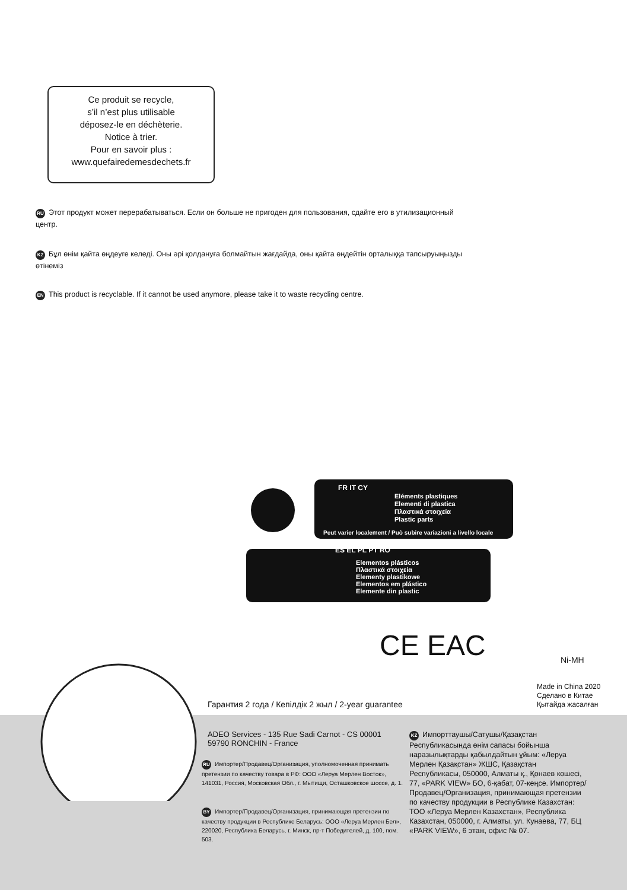Ce produit se recycle,
s’il n’est plus utilisable
déposez-le en déchèterie.
Notice à trier.
Pour en savoir plus :
www.quefairedemesdechets.fr
RU Этот продукт может перерабатываться. Если он больше не пригоден для пользования, сдайте его в утилизационный центр.
KZ Бұл өнім қайта өңдеуге келеді. Оны әрі қолдануға болмайтын жағдайда, оны қайта өңдейтін орталыққа тапсыруыңызды өтінеміз
EN This product is recyclable. If it cannot be used anymore, please take it to waste recycling centre.
FR IT CY
Eléments plastiques
Elementi di plastica
Πλαστικά στοιχεία
Plastic parts
Peut varier localement / Può subire variazioni a livello locale
ES EL PL PT RO
Elementos plásticos
Πλαστικά στοιχεία
Elementy plastikowe
Elementos em plástico
Elemente din plastic
CE EAC Ni-MH
Made in China 2020
Сделано в Китае
Қытайда жасалған
Гарантия 2 года / Кепілдік 2 жыл / 2-year guarantee
ADEO Services - 135 Rue Sadi Carnot - CS 00001
59790 RONCHIN - France
RU Импортер/Продавец/Организация, уполномоченная принимать претензии по качеству товара в РФ: ООО «Леруа Мерлен Восток», 141031, Россия, Московская Обл., г. Мытищи, Осташковское шоссе, д. 1.
BY Импортер/Продавец/Организация, принимающая претензии по качеству продукции в Республике Беларусь: ООО «Леруа Мерлен Бел», 220020, Республика Беларусь, г. Минск, пр-т Победителей, д. 100, пом. 503.
KZ Импорттаушы/Сатушы/Қазақстан Республикасында өнім сапасы бойынша наразылықтарды қабылдайтын ұйым: «Леруа Мерлен Қазақстан» ЖШС, Қазақстан Республикасы, 050000, Алматы қ., Қонаев көшесі, 77, «PARK VIEW» БО, 6-қабат, 07-кеңсе. Импортер/Продавец/Организация, принимающая претензии по качеству продукции в Республике Казахстан: ТОО «Леруа Мерлен Казахстан», Республика Казахстан, 050000, г. Алматы, ул. Кунаева, 77, БЦ «PARK VIEW», 6 этаж, офис № 07.